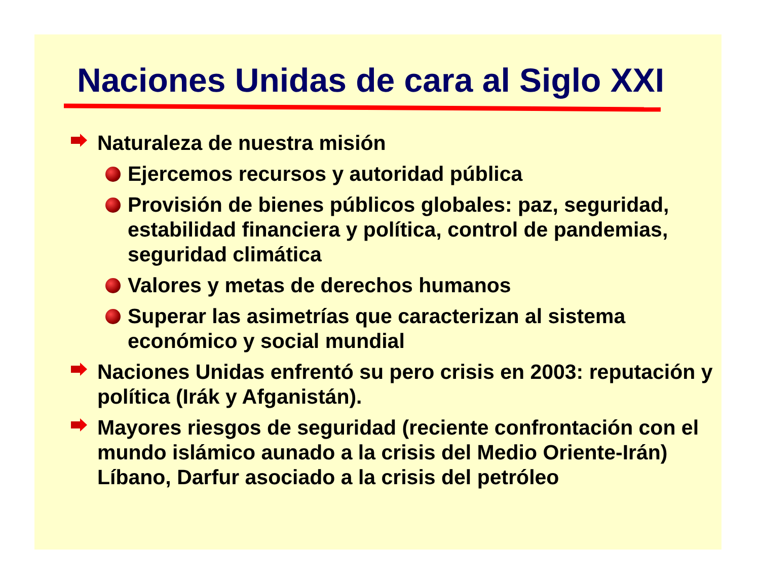Naciones Unidas de cara al Siglo XXI
Naturaleza de nuestra misión
Ejercemos recursos y autoridad pública
Provisión de bienes públicos globales: paz, seguridad, estabilidad financiera y política, control de pandemias, seguridad climática
Valores y metas de derechos humanos
Superar las asimetrías que caracterizan al sistema económico y social mundial
Naciones Unidas enfrentó su pero crisis en 2003: reputación y política (Irák y Afganistán).
Mayores riesgos de seguridad (reciente confrontación con el mundo islámico aunado a la crisis del Medio Oriente-Irán) Líbano, Darfur asociado a la crisis del petróleo